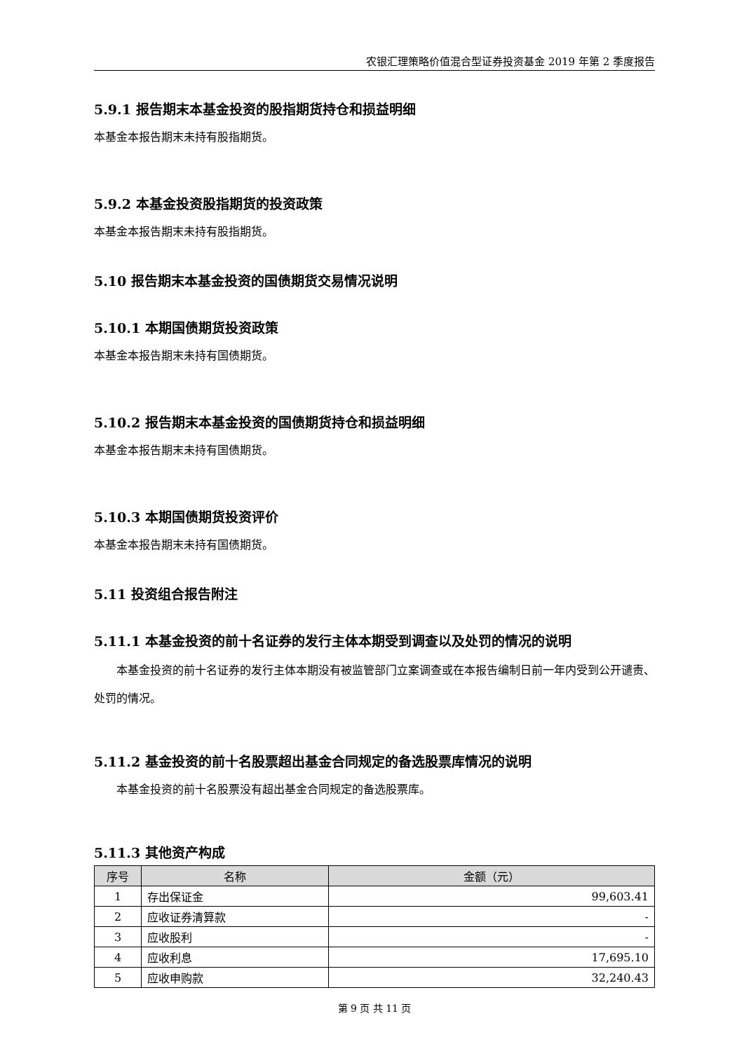农银汇理策略价值混合型证券投资基金 2019 年第 2 季度报告
5.9.1 报告期末本基金投资的股指期货持仓和损益明细
本基金本报告期末未持有股指期货。
5.9.2 本基金投资股指期货的投资政策
本基金本报告期末未持有股指期货。
5.10 报告期末本基金投资的国债期货交易情况说明
5.10.1 本期国债期货投资政策
本基金本报告期末未持有国债期货。
5.10.2 报告期末本基金投资的国债期货持仓和损益明细
本基金本报告期末未持有国债期货。
5.10.3 本期国债期货投资评价
本基金本报告期末未持有国债期货。
5.11 投资组合报告附注
5.11.1 本基金投资的前十名证券的发行主体本期受到调查以及处罚的情况的说明
本基金投资的前十名证券的发行主体本期没有被监管部门立案调查或在本报告编制日前一年内受到公开谴责、处罚的情况。
5.11.2 基金投资的前十名股票超出基金合同规定的备选股票库情况的说明
本基金投资的前十名股票没有超出基金合同规定的备选股票库。
5.11.3 其他资产构成
| 序号 | 名称 | 金额（元） |
| --- | --- | --- |
| 1 | 存出保证金 | 99,603.41 |
| 2 | 应收证券清算款 | - |
| 3 | 应收股利 | - |
| 4 | 应收利息 | 17,695.10 |
| 5 | 应收申购款 | 32,240.43 |
第 9 页 共 11 页